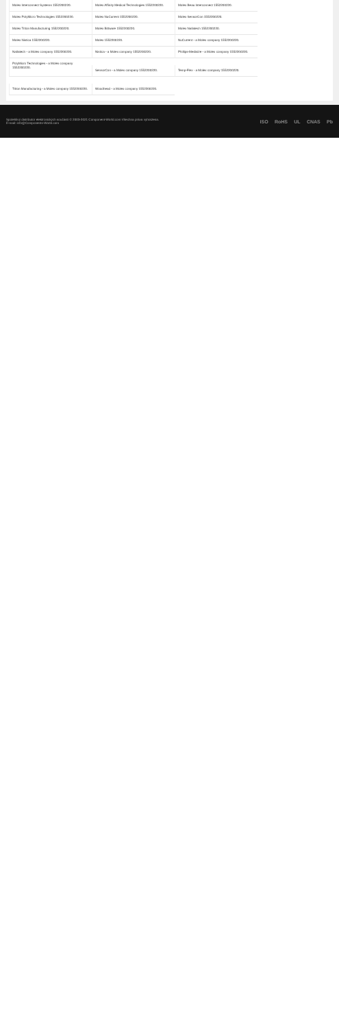Molex Interconnect Systems 1552200220.
Molex Affinity Medical Technologies 1552200220.
Molex Beau Interconnect 1552200220.
Molex PolyMicro Technologies 1552200220.
Molex NuCurrent 1552200220.
Molex SensorCon 1552200220.
Molex Triton Manufacturing 1552200220.
Molex Bittware 1552200220.
Molex Nallatech 1552200220.
Molex Nistica 1552200220.
Molex 1552200220.
NuCurrent - a Molex company 1552200220.
Nallatech - a Molex company 1552200220.
Nistica - a Molex company 1552200220.
Phillips-Medisize - a Molex company 1552200220.
PolyMicro Technologies - a Molex company 1552200220.
SensorCon - a Molex company 1552200220.
Temp-Flex - a Molex company 1552200220.
Triton Manufacturing - a Molex company 1552200220.
Woodhead - a Molex company 1552200220.
Spolehlivý distributor elektronických součástí © 2003-2021 Component-World.com Všechna práva vyhrazena.
E-mail: info@Components-World.com
ISO RoHS UL CNAS Pb